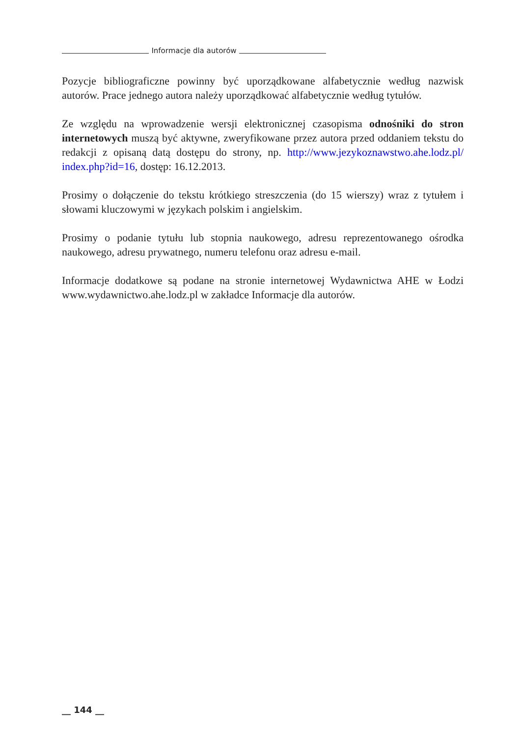Informacje dla autorów
Pozycje bibliograficzne powinny być uporządkowane alfabetycznie według nazwisk autorów. Prace jednego autora należy uporządkować alfabetycznie według tytułów.
Ze względu na wprowadzenie wersji elektronicznej czasopisma odnośniki do stron internetowych muszą być aktywne, zweryfikowane przez autora przed oddaniem tekstu do redakcji z opisaną datą dostępu do strony, np. http://www.jezykoznawstwo.ahe.lodz.pl/ index.php?id=16, dostęp: 16.12.2013.
Prosimy o dołączenie do tekstu krótkiego streszczenia (do 15 wierszy) wraz z tytułem i słowami kluczowymi w językach polskim i angielskim.
Prosimy o podanie tytułu lub stopnia naukowego, adresu reprezentowanego ośrodka naukowego, adresu prywatnego, numeru telefonu oraz adresu e-mail.
Informacje dodatkowe są podane na stronie internetowej Wydawnictwa AHE w Łodzi www.wydawnictwo.ahe.lodz.pl w zakładce Informacje dla autorów.
__ 144 __